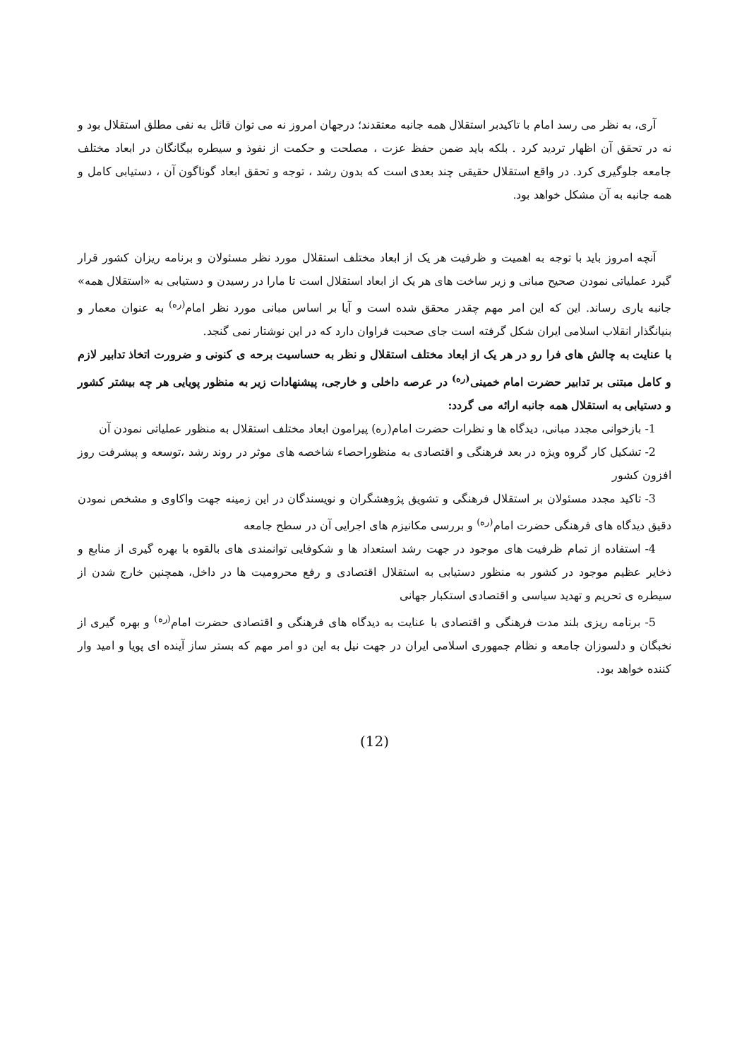آری، به نظر می رسد امام با تاکیدبر استقلال همه جانبه معتقدند؛ درجهان امروز نه می توان قائل به نفی مطلق استقلال بود و نه در تحقق آن اظهار تردید کرد . بلکه باید ضمن حفظ عزت ، مصلحت و حکمت از نفوذ و سیطره بیگانگان در ابعاد مختلف جامعه جلوگیری کرد. در واقع استقلال حقیقی چند بعدی است که بدون رشد ، توجه و تحقق ابعاد گوناگون آن ، دستیابی کامل و همه جانبه به آن مشکل خواهد بود.
آنچه امروز باید با توجه به اهمیت و ظرفیت هر یک از ابعاد مختلف استقلال مورد نظر مسئولان و برنامه ریزان کشور قرار گیرد عملیاتی نمودن صحیح مبانی و زیر ساخت های هر یک از ابعاد استقلال است تا مارا در رسیدن و دستیابی به «استقلال همه» جانبه یاری رساند. این که این امر مهم چقدر محقق شده است و آیا بر اساس مبانی مورد نظر امام<sup>(ره)</sup> به عنوان معمار و بنیانگذار انقلاب اسلامی ایران شکل گرفته است جای صحبت فراوان دارد که در این نوشتار نمی گنجد.
با عنایت به چالش های فرا رو در هر یک از ابعاد مختلف استقلال و نظر به حساسیت برحه ی کنونی و ضرورت اتخاذ تدابیر لازم و کامل مبتنی بر تدابیر حضرت امام خمینی<sup>(ره)</sup> در عرصه داخلی و خارجی، پیشنهادات زیر به منظور پویایی هر چه بیشتر کشور و دستیابی به استقلال همه جانبه ارائه می گردد:
1- بازخوانی مجدد مبانی، دیدگاه ها و نظرات حضرت امام(ره) پیرامون ابعاد مختلف استقلال به منظور عملیاتی نمودن آن
2- تشکیل کار گروه ویژه در بعد فرهنگی و اقتصادی به منظوراحصاء شاخصه های موثر در روند رشد ،توسعه و پیشرفت روز افزون کشور
3- تاکید مجدد مسئولان بر استقلال فرهنگی و تشویق پژوهشگران و نویسندگان در این زمینه جهت واکاوی و مشخص نمودن دقیق دیدگاه های فرهنگی حضرت امام<sup>(ره)</sup> و بررسی مکانیزم های اجرایی آن در سطح جامعه
4- استفاده از تمام ظرفیت های موجود در جهت رشد استعداد ها و شکوفایی توانمندی های بالقوه با بهره گیری از منابع و ذخایر عظیم موجود در کشور به منظور دستیابی به استقلال اقتصادی و رفع محرومیت ها در داخل، همچنین خارج شدن از سیطره ی تحریم و تهدید سیاسی و اقتصادی استکبار جهانی
5- برنامه ریزی بلند مدت فرهنگی و اقتصادی با عنایت به دیدگاه های فرهنگی و اقتصادی حضرت امام<sup>(ره)</sup> و بهره گیری از نخبگان و دلسوزان جامعه و نظام جمهوری اسلامی ایران در جهت نیل به این دو امر مهم که بستر ساز آینده ای پویا و امید وار کننده خواهد بود.
(12)